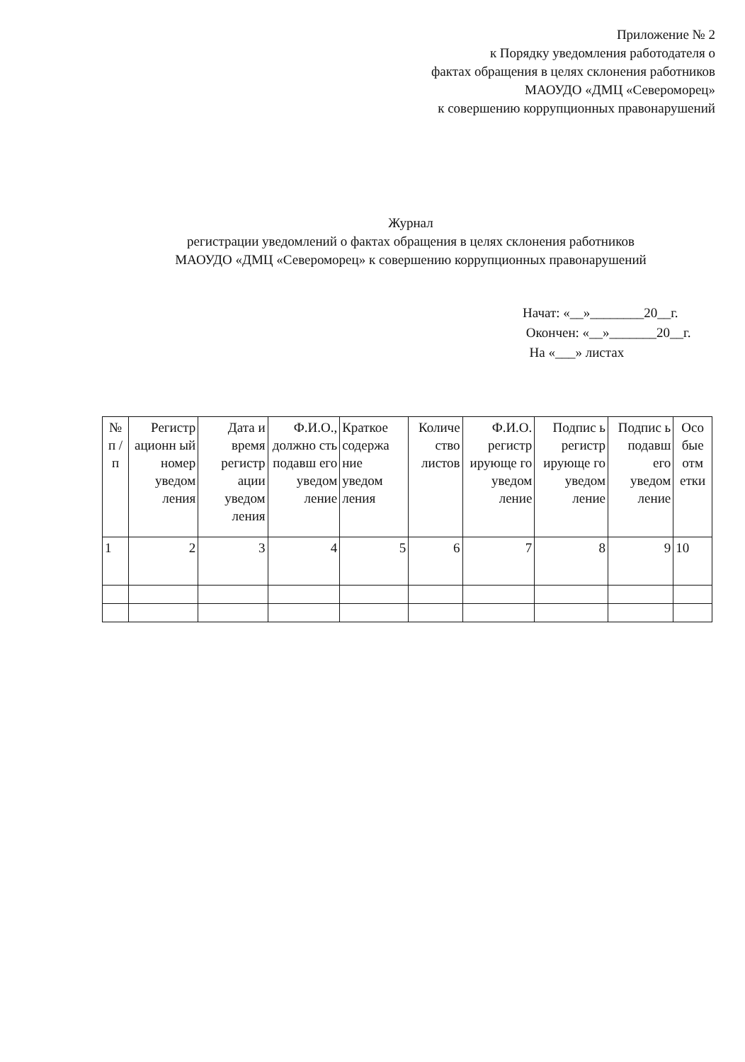Приложение № 2
к Порядку уведомления работодателя о
фактах обращения в целях склонения работников
МАОУДО «ДМЦ «Североморец»
к совершению коррупционных правонарушений
Журнал
регистрации уведомлений о фактах обращения в целях склонения работников
МАОУДО «ДМЦ «Североморец» к совершению коррупционных правонарушений
Начат: «__»________20__г.
Окончен: «__»_______20__г.
На «___» листах
| № п / п | Регистр ационн ый номер уведом ления | Дата и время регистр ации уведом ления | Ф.И.О., должно сть подавш его уведом ление | Краткое содержа ние уведом ления | Количе ство листов | Ф.И.О. регистр ирующе го уведом ление | Подпис ь регистр ирующе го уведом ление | Подпис ь подавш его уведом ление | Осо бые отм етки |
| --- | --- | --- | --- | --- | --- | --- | --- | --- | --- |
| 1 | 2 | 3 | 4 | 5 | 6 | 7 | 8 | 9 | 10 |